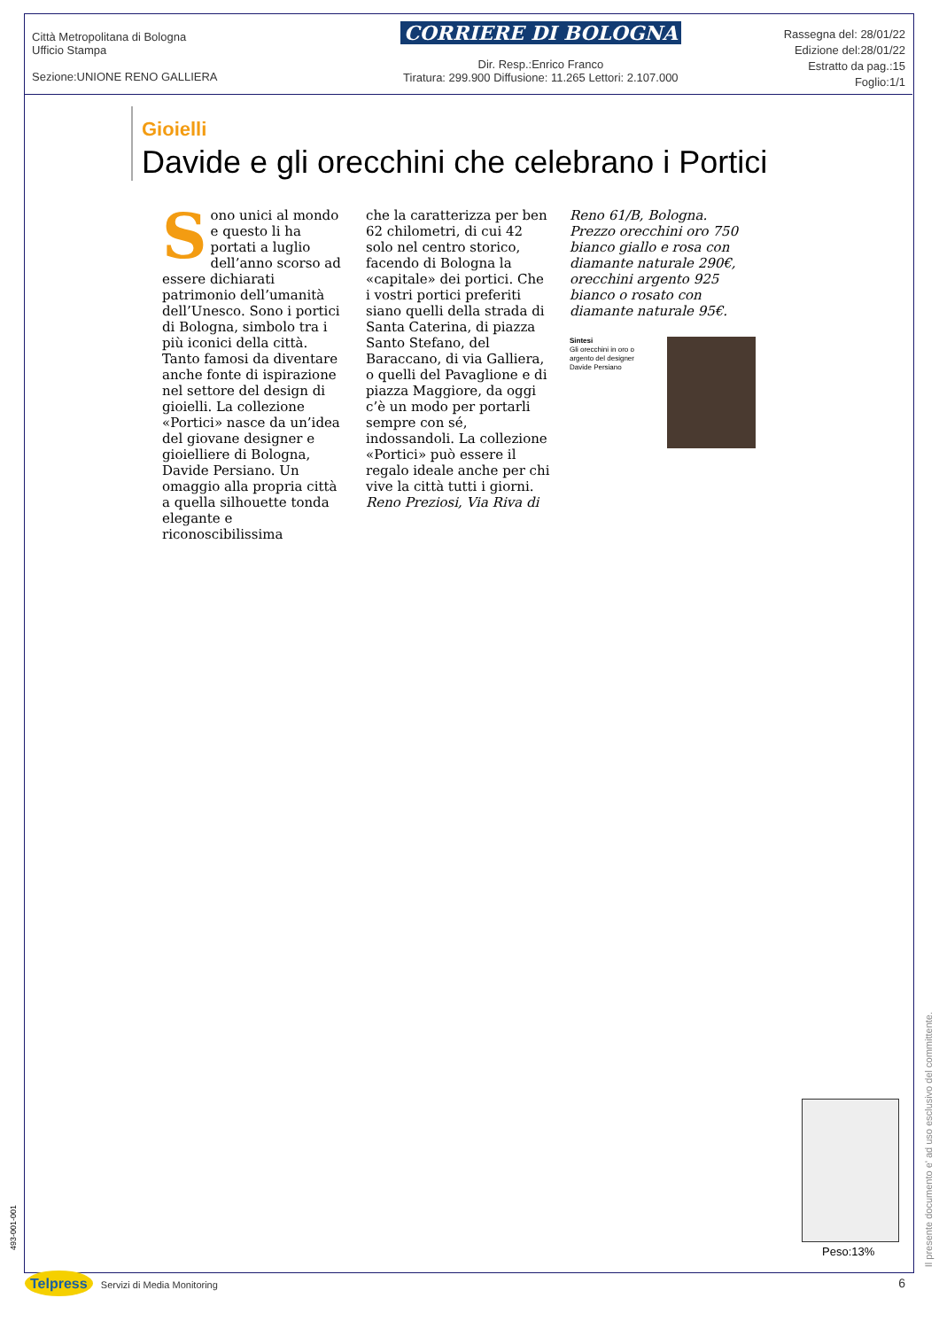Città Metropolitana di Bologna
Ufficio Stampa
Sezione:UNIONE RENO GALLIERA
CORRIERE DI BOLOGNA
Dir. Resp.:Enrico Franco
Tiratura: 299.900 Diffusione: 11.265 Lettori: 2.107.000
Rassegna del: 28/01/22
Edizione del:28/01/22
Estratto da pag.:15
Foglio:1/1
Gioielli
Davide e gli orecchini che celebrano i Portici
Sono unici al mondo e questo li ha portati a luglio dell’anno scorso ad essere dichiarati patrimonio dell’umanità dell’Unesco. Sono i portici di Bologna, simbolo tra i più iconici della città. Tanto famosi da diventare anche fonte di ispirazione nel settore del design di gioielli. La collezione «Portici» nasce da un’idea del giovane designer e gioielliere di Bologna, Davide Persiano. Un omaggio alla propria città a quella silhouette tonda elegante e riconoscibilissima
che la caratterizza per ben 62 chilometri, di cui 42 solo nel centro storico, facendo di Bologna la «capitale» dei portici. Che i vostri portici preferiti siano quelli della strada di Santa Caterina, di piazza Santo Stefano, del Baraccano, di via Galliera, o quelli del Pavaglione e di piazza Maggiore, da oggi c’è un modo per portarli sempre con sé, indossandoli. La collezione «Portici» può essere il regalo ideale anche per chi vive la città tutti i giorni.
Reno Preziosi, Via Riva di
Reno 61/B, Bologna. Prezzo orecchini oro 750 bianco giallo e rosa con diamante naturale 290€, orecchini argento 925 bianco o rosato con diamante naturale 95€.
Sintesi
Gli orecchini in oro o argento del designer Davide Persiano
Peso:13%
Il presente documento e' ad uso esclusivo del committente.
493-001-001
Telpress Servizi di Media Monitoring
6